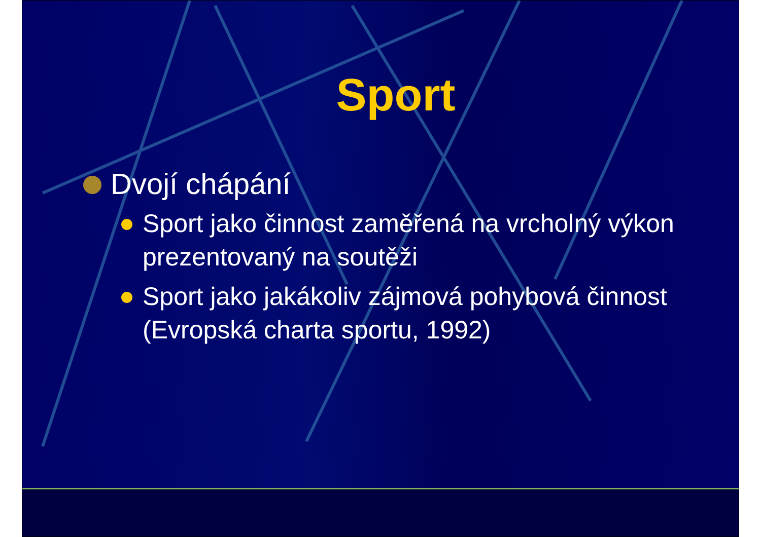Sport
Dvojí chápání
Sport jako činnost zaměřená na vrcholný výkon prezentovaný na soutěži
Sport jako jakákoliv zájmová pohybová činnost (Evropská charta sportu, 1992)